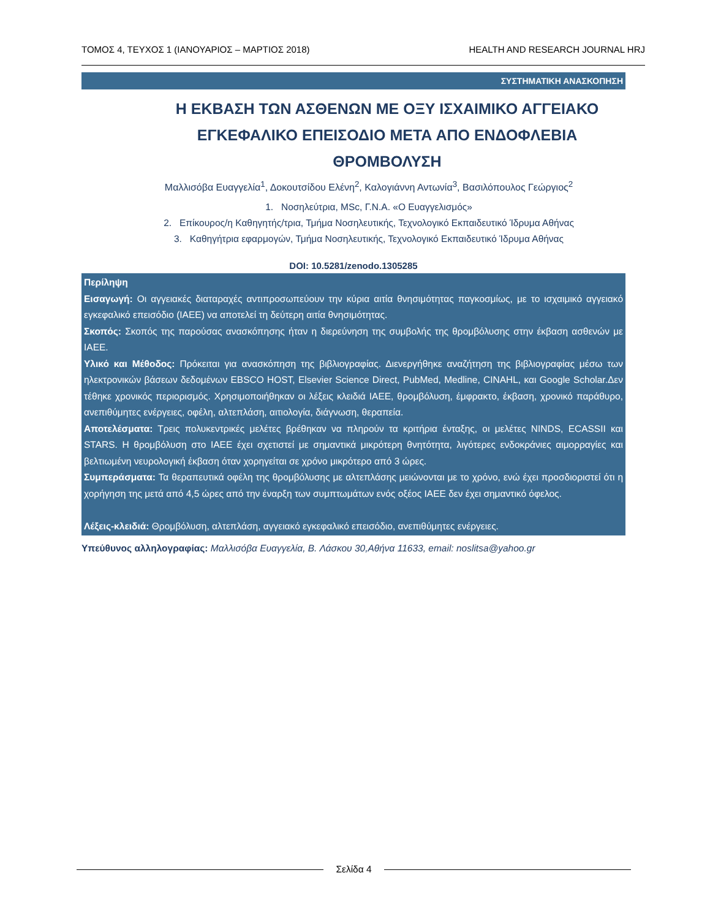ΤΟΜΟΣ 4, ΤΕΥΧΟΣ 1 (ΙΑΝΟΥΑΡΙΟΣ – ΜΑΡΤΙΟΣ 2018) HEALTH AND RESEARCH JOURNAL HRJ
ΣΥΣΤΗΜΑΤΙΚΗ ΑΝΑΣΚΟΠΗΣΗ
Η ΕΚΒΑΣΗ ΤΩΝ ΑΣΘΕΝΩΝ ΜΕ ΟΞΥ ΙΣΧΑΙΜΙΚΟ ΑΓΓΕΙΑΚΟ ΕΓΚΕΦΑΛΙΚΟ ΕΠΕΙΣΟΔΙΟ ΜΕΤΑ ΑΠΟ ΕΝΔΟΦΛΕΒΙΑ ΘΡΟΜΒΟΛΥΣΗ
Μαλλισόβα Ευαγγελία<sup>1</sup>, Δοκουτσίδου Ελένη<sup>2</sup>, Καλογιάννη Αντωνία<sup>3</sup>, Βασιλόπουλος Γεώργιος<sup>2</sup>
1. Νοσηλεύτρια, MSc, Γ.Ν.Α. «Ο Ευαγγελισμός»
2. Επίκουρος/η Καθηγητής/τρια, Τμήμα Νοσηλευτικής, Τεχνολογικό Εκπαιδευτικό Ίδρυμα Αθήνας
3. Καθηγήτρια εφαρμογών, Τμήμα Νοσηλευτικής, Τεχνολογικό Εκπαιδευτικό Ίδρυμα Αθήνας
DOI: 10.5281/zenodo.1305285
Περίληψη
Εισαγωγή: Οι αγγειακές διαταραχές αντιπροσωπεύουν την κύρια αιτία θνησιμότητας παγκοσμίως, με το ισχαιμικό αγγειακό εγκεφαλικό επεισόδιο (ΙΑΕΕ) να αποτελεί τη δεύτερη αιτία θνησιμότητας.
Σκοπός: Σκοπός της παρούσας ανασκόπησης ήταν η διερεύνηση της συμβολής της θρομβόλυσης στην έκβαση ασθενών με ΙΑΕΕ.
Υλικό και Μέθοδος: Πρόκειται για ανασκόπηση της βιβλιογραφίας. Διενεργήθηκε αναζήτηση της βιβλιογραφίας μέσω των ηλεκτρονικών βάσεων δεδομένων EBSCO HOST, Elsevier Science Direct, PubMed, Medline, CINAHL, και Google Scholar.Δεν τέθηκε χρονικός περιορισμός. Χρησιμοποιήθηκαν οι λέξεις κλειδιά ΙΑΕΕ, θρομβόλυση, έμφρακτο, έκβαση, χρονικό παράθυρο, ανεπιθύμητες ενέργειες, οφέλη, αλτεπλάση, αιτιολογία, διάγνωση, θεραπεία.
Αποτελέσματα: Τρεις πολυκεντρικές μελέτες βρέθηκαν να πληρούν τα κριτήρια ένταξης, οι μελέτες NINDS, ECASSII και STARS. Η θρομβόλυση στο ΙΑΕΕ έχει σχετιστεί με σημαντικά μικρότερη θνητότητα, λιγότερες ενδοκράνιες αιμορραγίες και βελτιωμένη νευρολογική έκβαση όταν χορηγείται σε χρόνο μικρότερο από 3 ώρες.
Συμπεράσματα: Τα θεραπευτικά οφέλη της θρομβόλυσης με αλτεπλάσης μειώνονται με το χρόνο, ενώ έχει προσδιοριστεί ότι η χορήγηση της μετά από 4,5 ώρες από την έναρξη των συμπτωμάτων ενός οξέος ΙΑΕΕ δεν έχει σημαντικό όφελος.
Λέξεις-κλειδιά: Θρομβόλυση, αλτεπλάση, αγγειακό εγκεφαλικό επεισόδιο, ανεπιθύμητες ενέργειες.
Υπεύθυνος αλληλογραφίας: Μαλλισόβα Ευαγγελία, Β. Λάσκου 30,Αθήνα 11633, email: noslitsa@yahoo.gr
Σελίδα 4